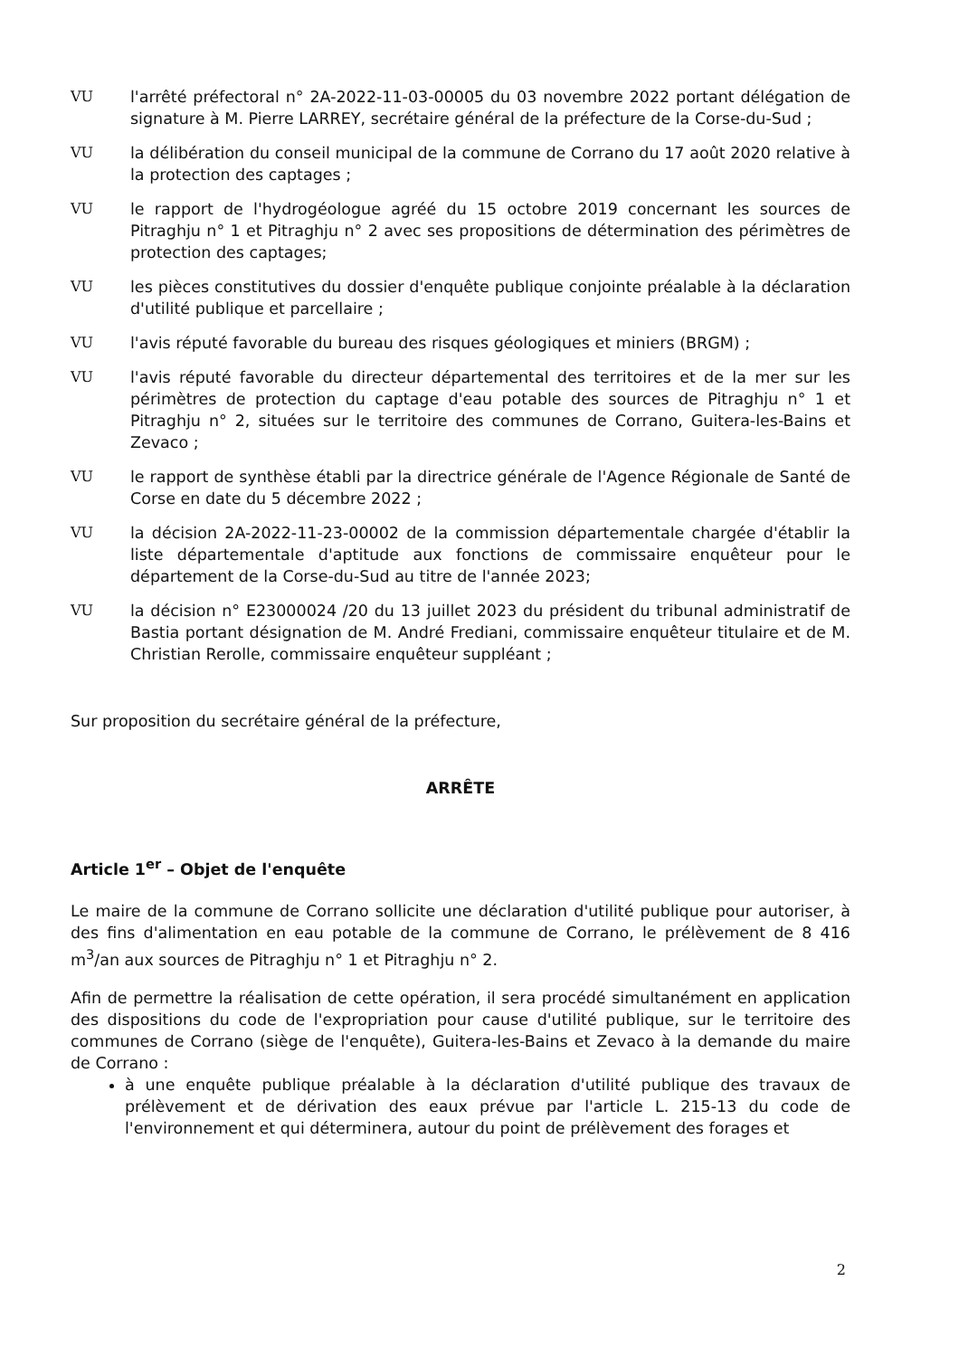VU l'arrêté préfectoral n° 2A-2022-11-03-00005 du 03 novembre 2022 portant délégation de signature à M. Pierre LARREY, secrétaire général de la préfecture de la Corse-du-Sud ;
VU la délibération du conseil municipal de la commune de Corrano du 17 août 2020 relative à la protection des captages ;
VU le rapport de l'hydrogéologue agréé du 15 octobre 2019 concernant les sources de Pitraghju n° 1 et Pitraghju n° 2 avec ses propositions de détermination des périmètres de protection des captages;
VU les pièces constitutives du dossier d'enquête publique conjointe préalable à la déclaration d'utilité publique et parcellaire ;
VU l'avis réputé favorable du bureau des risques géologiques et miniers (BRGM) ;
VU l'avis réputé favorable du directeur départemental des territoires et de la mer sur les périmètres de protection du captage d'eau potable des sources de Pitraghju n° 1 et Pitraghju n° 2, situées sur le territoire des communes de Corrano, Guitera-les-Bains et Zevaco ;
VU le rapport de synthèse établi par la directrice générale de l'Agence Régionale de Santé de Corse en date du 5 décembre 2022 ;
VU la décision 2A-2022-11-23-00002 de la commission départementale chargée d'établir la liste départementale d'aptitude aux fonctions de commissaire enquêteur pour le département de la Corse-du-Sud au titre de l'année 2023;
VU la décision n° E23000024 /20 du 13 juillet 2023 du président du tribunal administratif de Bastia portant désignation de M. André Frediani, commissaire enquêteur titulaire et de M. Christian Rerolle, commissaire enquêteur suppléant ;
Sur proposition du secrétaire général de la préfecture,
ARRÊTE
Article 1<sup>er</sup> – Objet de l'enquête
Le maire de la commune de Corrano sollicite une déclaration d'utilité publique pour autoriser, à des fins d'alimentation en eau potable de la commune de Corrano, le prélèvement de 8 416 m<sup>3</sup>/an aux sources de Pitraghju n° 1 et Pitraghju n° 2.
Afin de permettre la réalisation de cette opération, il sera procédé simultanément en application des dispositions du code de l'expropriation pour cause d'utilité publique, sur le territoire des communes de Corrano (siège de l'enquête), Guitera-les-Bains et Zevaco à la demande du maire de Corrano :
à une enquête publique préalable à la déclaration d'utilité publique des travaux de prélèvement et de dérivation des eaux prévue par l'article L. 215-13 du code de l'environnement et qui déterminera, autour du point de prélèvement des forages et
2